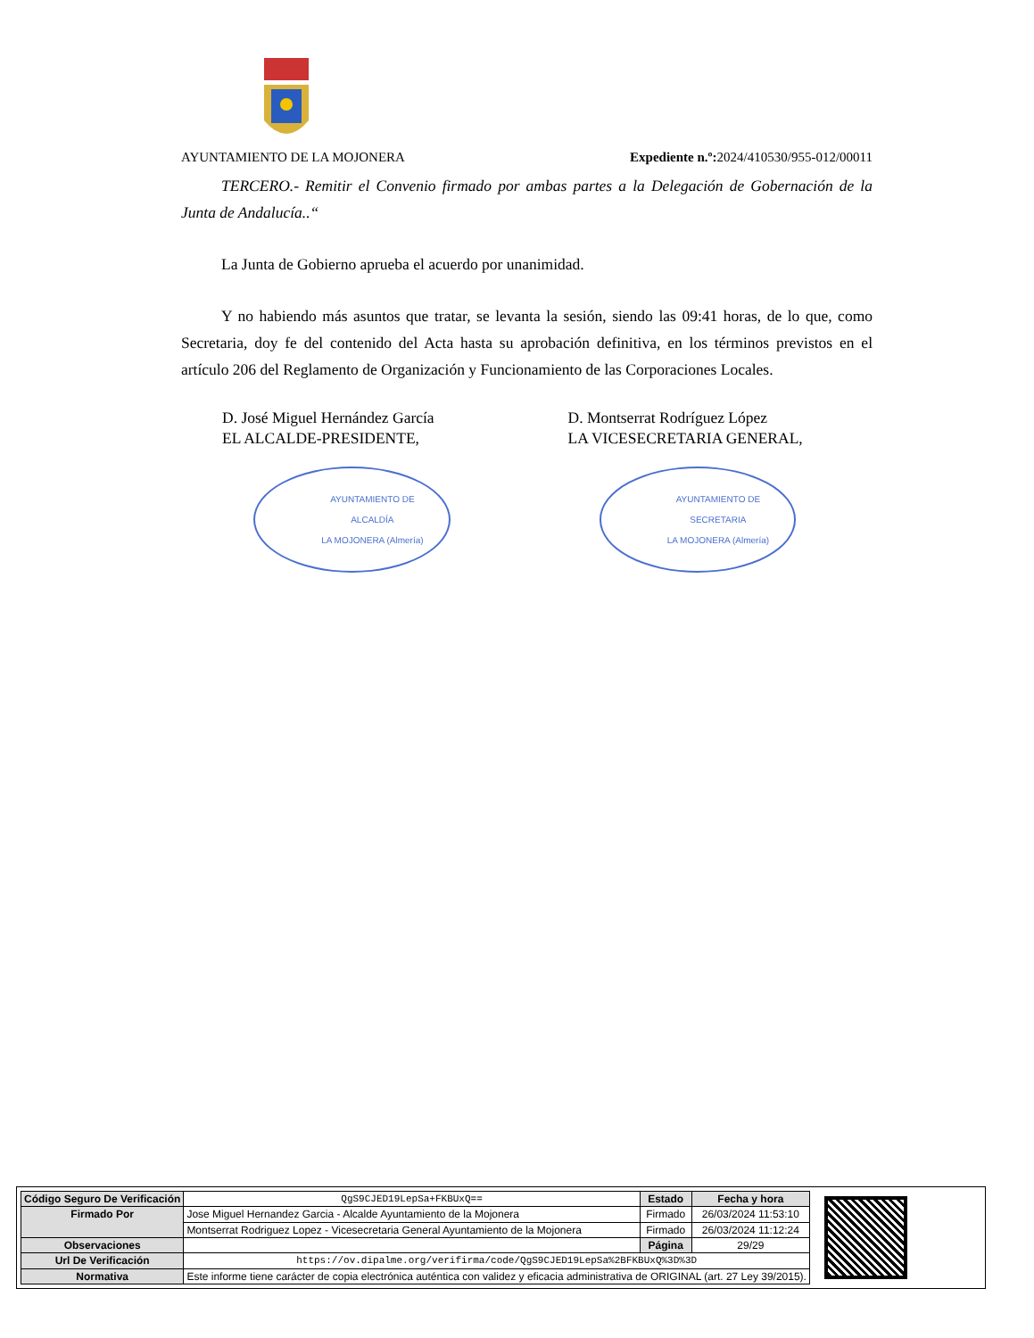AYUNTAMIENTO DE LA MOJONERA Expediente n.º: 2024/410530/955-012/00011
TERCERO.- Remitir el Convenio firmado por ambas partes a la Delegación de Gobernación de la Junta de Andalucía..“
La Junta de Gobierno aprueba el acuerdo por unanimidad.
Y no habiendo más asuntos que tratar, se levanta la sesión, siendo las 09:41 horas, de lo que, como Secretaria, doy fe del contenido del Acta hasta su aprobación definitiva, en los términos previstos en el artículo 206 del Reglamento de Organización y Funcionamiento de las Corporaciones Locales.
D. José Miguel Hernández García
EL ALCALDE-PRESIDENTE,
AYUNTAMIENTO DE
ALCALDÍA
LA MOJONERA (Almería)
D. Montserrat Rodríguez López
LA VICESECRETARIA GENERAL,
AYUNTAMIENTO DE
SECRETARIA
LA MOJONERA (Almería)
| Código Seguro De Verificación | QgS9CJED19LepSa+FKBUxQ== | Estado | Fecha y hora |
| Firmado Por | Jose Miguel Hernandez Garcia - Alcalde Ayuntamiento de la Mojonera | Firmado | 26/03/2024 11:53:10 |
| | Montserrat Rodriguez Lopez - Vicesecretaria General Ayuntamiento de la Mojonera | Firmado | 26/03/2024 11:12:24 |
| Observaciones | | Página | 29/29 |
| Url De Verificación | https://ov.dipalme.org/verifirma/code/QgS9CJED19LepSa%2BFKBUxQ%3D%3D | | |
| Normativa | Este informe tiene carácter de copia electrónica auténtica con validez y eficacia administrativa de ORIGINAL (art. 27 Ley 39/2015). | | |